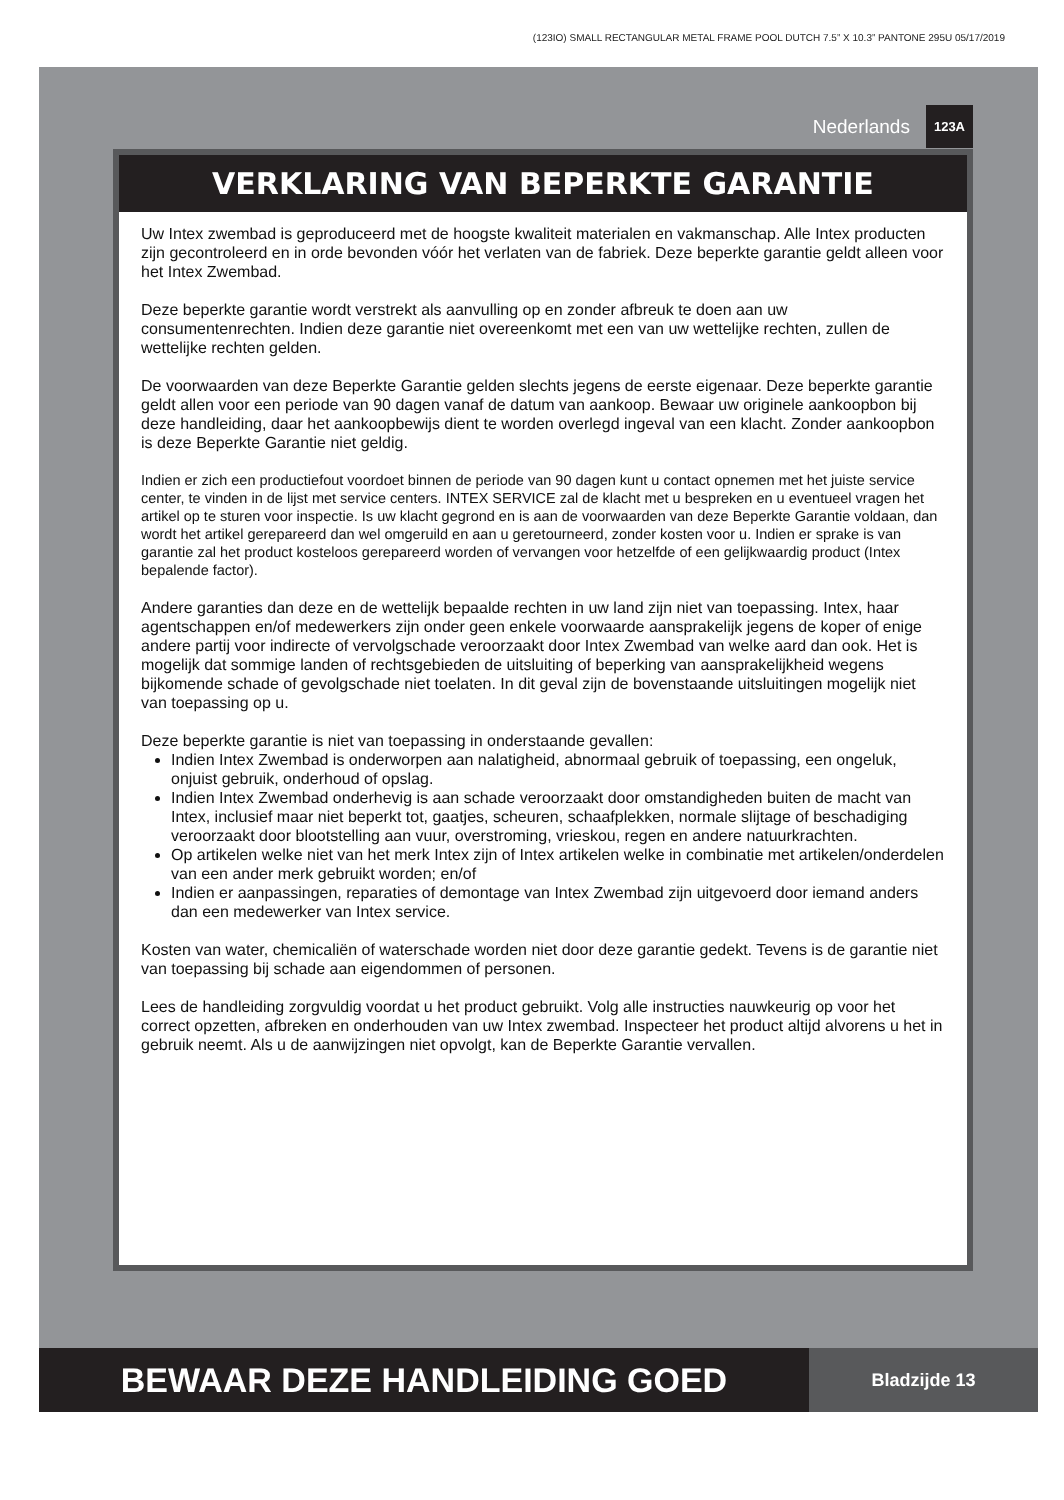(123IO) SMALL RECTANGULAR METAL FRAME POOL DUTCH 7.5” X 10.3” PANTONE 295U 05/17/2019
Nederlands 123A
VERKLARING VAN BEPERKTE GARANTIE
Uw Intex zwembad is geproduceerd met de hoogste kwaliteit materialen en vakmanschap. Alle Intex producten zijn gecontroleerd en in orde bevonden vóór het verlaten van de fabriek. Deze beperkte garantie geldt alleen voor het Intex Zwembad.
Deze beperkte garantie wordt verstrekt als aanvulling op en zonder afbreuk te doen aan uw consumentenrechten. Indien deze garantie niet overeenkomt met een van uw wettelijke rechten, zullen de wettelijke rechten gelden.
De voorwaarden van deze Beperkte Garantie gelden slechts jegens de eerste eigenaar. Deze beperkte garantie geldt allen voor een periode van 90 dagen vanaf de datum van aankoop. Bewaar uw originele aankoopbon bij deze handleiding, daar het aankoopbewijs dient te worden overlegd ingeval van een klacht. Zonder aankoopbon is deze Beperkte Garantie niet geldig.
Indien er zich een productiefout voordoet binnen de periode van 90 dagen kunt u contact opnemen met het juiste service center, te vinden in de lijst met service centers. INTEX SERVICE zal de klacht met u bespreken en u eventueel vragen het artikel op te sturen voor inspectie. Is uw klacht gegrond en is aan de voorwaarden van deze Beperkte Garantie voldaan, dan wordt het artikel gerepareerd dan wel omgeruild en aan u geretourneerd, zonder kosten voor u. Indien er sprake is van garantie zal het product kosteloos gerepareerd worden of vervangen voor hetzelfde of een gelijkwaardig product (Intex bepalende factor).
Andere garanties dan deze en de wettelijk bepaalde rechten in uw land zijn niet van toepassing. Intex, haar agentschappen en/of medewerkers zijn onder geen enkele voorwaarde aansprakelijk jegens de koper of enige andere partij voor indirecte of vervolgschade veroorzaakt door Intex Zwembad van welke aard dan ook. Het is mogelijk dat sommige landen of rechtsgebieden de uitsluiting of beperking van aansprakelijkheid wegens bijkomende schade of gevolgschade niet toelaten. In dit geval zijn de bovenstaande uitsluitingen mogelijk niet van toepassing op u.
Deze beperkte garantie is niet van toepassing in onderstaande gevallen:
Indien Intex Zwembad is onderworpen aan nalatigheid, abnormaal gebruik of toepassing, een ongeluk, onjuist gebruik, onderhoud of opslag.
Indien Intex Zwembad onderhevig is aan schade veroorzaakt door omstandigheden buiten de macht van Intex, inclusief maar niet beperkt tot, gaatjes, scheuren, schaafplekken, normale slijtage of beschadiging veroorzaakt door blootstelling aan vuur, overstroming, vrieskou, regen en andere natuurkrachten.
Op artikelen welke niet van het merk Intex zijn of Intex artikelen welke in combinatie met artikelen/onderdelen van een ander merk gebruikt worden; en/of
Indien er aanpassingen, reparaties of demontage van Intex Zwembad zijn uitgevoerd door iemand anders dan een medewerker van Intex service.
Kosten van water, chemicaliën of waterschade worden niet door deze garantie gedekt. Tevens is de garantie niet van toepassing bij schade aan eigendommen of personen.
Lees de handleiding zorgvuldig voordat u het product gebruikt. Volg alle instructies nauwkeurig op voor het correct opzetten, afbreken en onderhouden van uw Intex zwembad. Inspecteer het product altijd alvorens u het in gebruik neemt. Als u de aanwijzingen niet opvolgt, kan de Beperkte Garantie vervallen.
BEWAAR DEZE HANDLEIDING GOED
Bladzijde 13